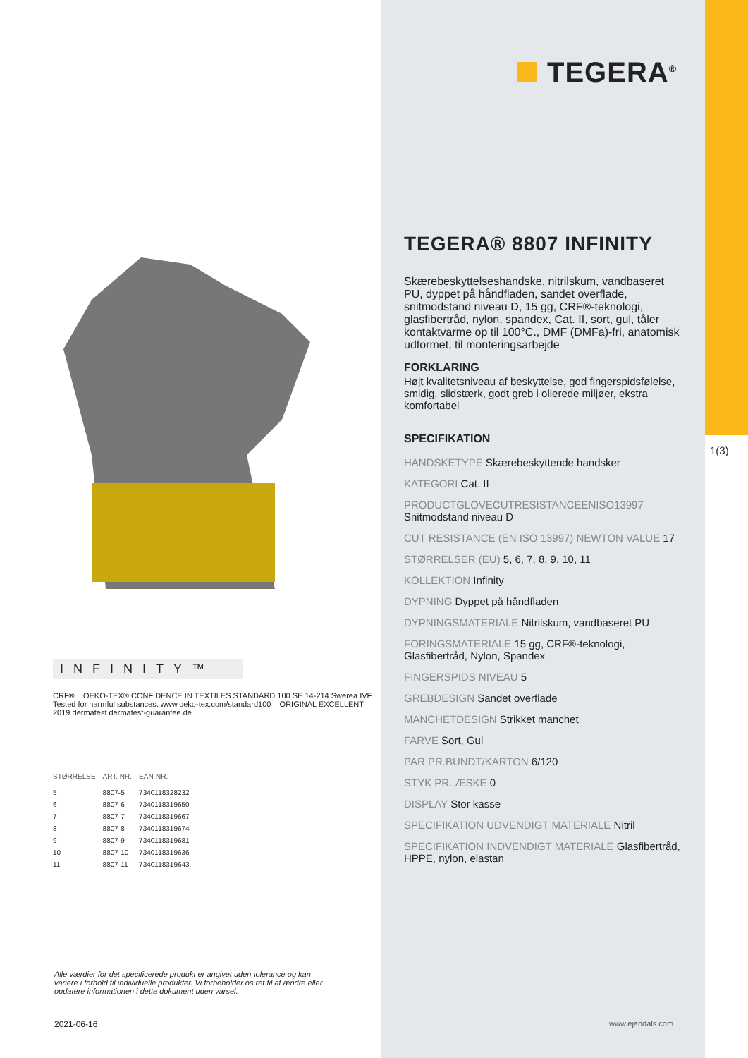INFINITY™
CRF® OEKO-TEX® CONFIDENCE IN TEXTILES STANDARD 100 SE 14-214 Swerea IVF Tested for harmful substances. www.oeko-tex.com/standard100 ORIGINAL EXCELLENT 2019 dermatest dermatest-guarantee.de
| STØRRELSE | ART. NR. | EAN-NR. |
| --- | --- | --- |
| 5 | 8807-5 | 7340118328232 |
| 6 | 8807-6 | 7340118319650 |
| 7 | 8807-7 | 7340118319667 |
| 8 | 8807-8 | 7340118319674 |
| 9 | 8807-9 | 7340118319681 |
| 10 | 8807-10 | 7340118319636 |
| 11 | 8807-11 | 7340118319643 |
Alle værdier for det specificerede produkt er angivet uden tolerance og kan variere i forhold til individuelle produkter. Vi forbeholder os ret til at ændre eller opdatere informationen i dette dokument uden varsel.
2021-06-16
1(3)
TEGERA<sup>®</sup>
TEGERA® 8807 INFINITY
Skærebeskyttelseshandske, nitrilskum, vandbaseret PU, dyppet på håndfladen, sandet overflade, snitmodstand niveau D, 15 gg, CRF®-teknologi, glasfibertråd, nylon, spandex, Cat. II, sort, gul, tåler kontaktvarme op til 100°C., DMF (DMFa)-fri, anatomisk udformet, til monteringsarbejde
FORKLARING
Højt kvalitetsniveau af beskyttelse, god fingerspidsfølelse, smidig, slidstærk, godt greb i olierede miljøer, ekstra komfortabel
SPECIFIKATION
HANDSKETYPE Skærebeskyttende handsker
KATEGORI Cat. II
PRODUCTGLOVECUTRESISTANCEENISO13997
Snitmodstand niveau D
CUT RESISTANCE (EN ISO 13997) NEWTON VALUE 17
STØRRELSER (EU) 5, 6, 7, 8, 9, 10, 11
KOLLEKTION Infinity
DYPNING Dyppet på håndfladen
DYPNINGSMATERIALE Nitrilskum, vandbaseret PU
FORINGSMATERIALE 15 gg, CRF®-teknologi, Glasfibertråd, Nylon, Spandex
FINGERSPIDS NIVEAU 5
GREBDESIGN Sandet overflade
MANCHETDESIGN Strikket manchet
FARVE Sort, Gul
PAR PR.BUNDT/KARTON 6/120
STYK PR. ÆSKE 0
DISPLAY Stor kasse
SPECIFIKATION UDVENDIGT MATERIALE Nitril
SPECIFIKATION INDVENDIGT MATERIALE Glasfibertråd, HPPE, nylon, elastan
www.ejendals.com